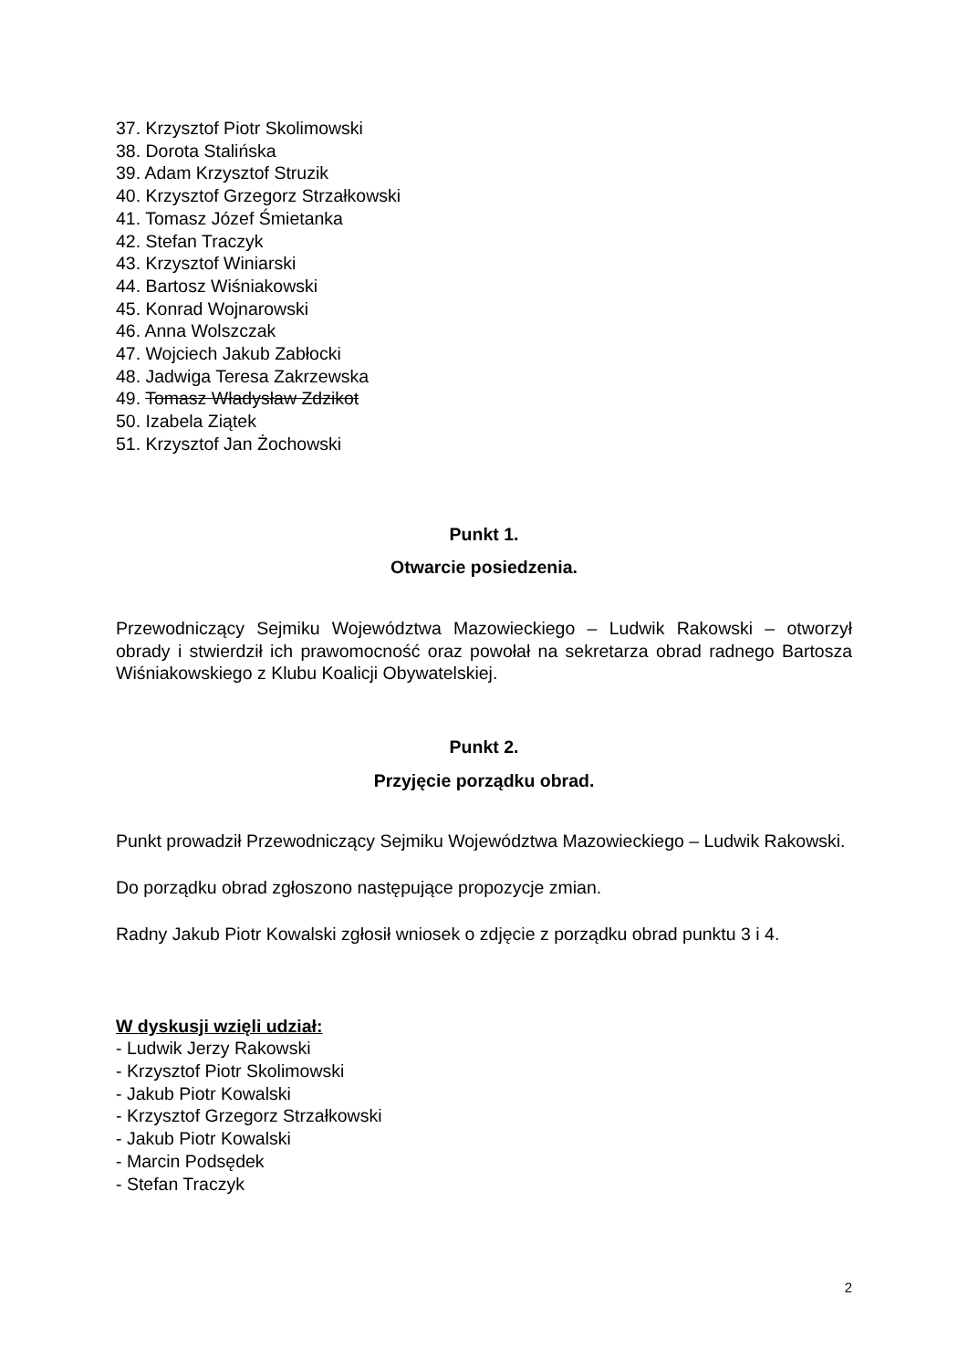37. Krzysztof Piotr Skolimowski
38. Dorota Stalińska
39. Adam Krzysztof Struzik
40. Krzysztof Grzegorz Strzałkowski
41. Tomasz Józef Śmietanka
42. Stefan Traczyk
43. Krzysztof Winiarski
44. Bartosz Wiśniakowski
45. Konrad Wojnarowski
46. Anna Wolszczak
47. Wojciech Jakub Zabłocki
48. Jadwiga Teresa Zakrzewska
49. Tomasz Władysław Zdzikot
50. Izabela Ziątek
51. Krzysztof Jan Żochowski
Punkt 1.
Otwarcie posiedzenia.
Przewodniczący Sejmiku Województwa Mazowieckiego – Ludwik Rakowski – otworzył obrady i stwierdził ich prawomocność oraz powołał na sekretarza obrad radnego Bartosza Wiśniakowskiego z Klubu Koalicji Obywatelskiej.
Punkt 2.
Przyjęcie porządku obrad.
Punkt prowadził Przewodniczący Sejmiku Województwa Mazowieckiego – Ludwik Rakowski.
Do porządku obrad zgłoszono następujące propozycje zmian.
Radny Jakub Piotr Kowalski zgłosił wniosek o zdjęcie z porządku obrad punktu 3 i 4.
W dyskusji wzięli udział:
- Ludwik Jerzy Rakowski
- Krzysztof Piotr Skolimowski
- Jakub Piotr Kowalski
- Krzysztof Grzegorz Strzałkowski
- Jakub Piotr Kowalski
- Marcin Podsędek
- Stefan Traczyk
2